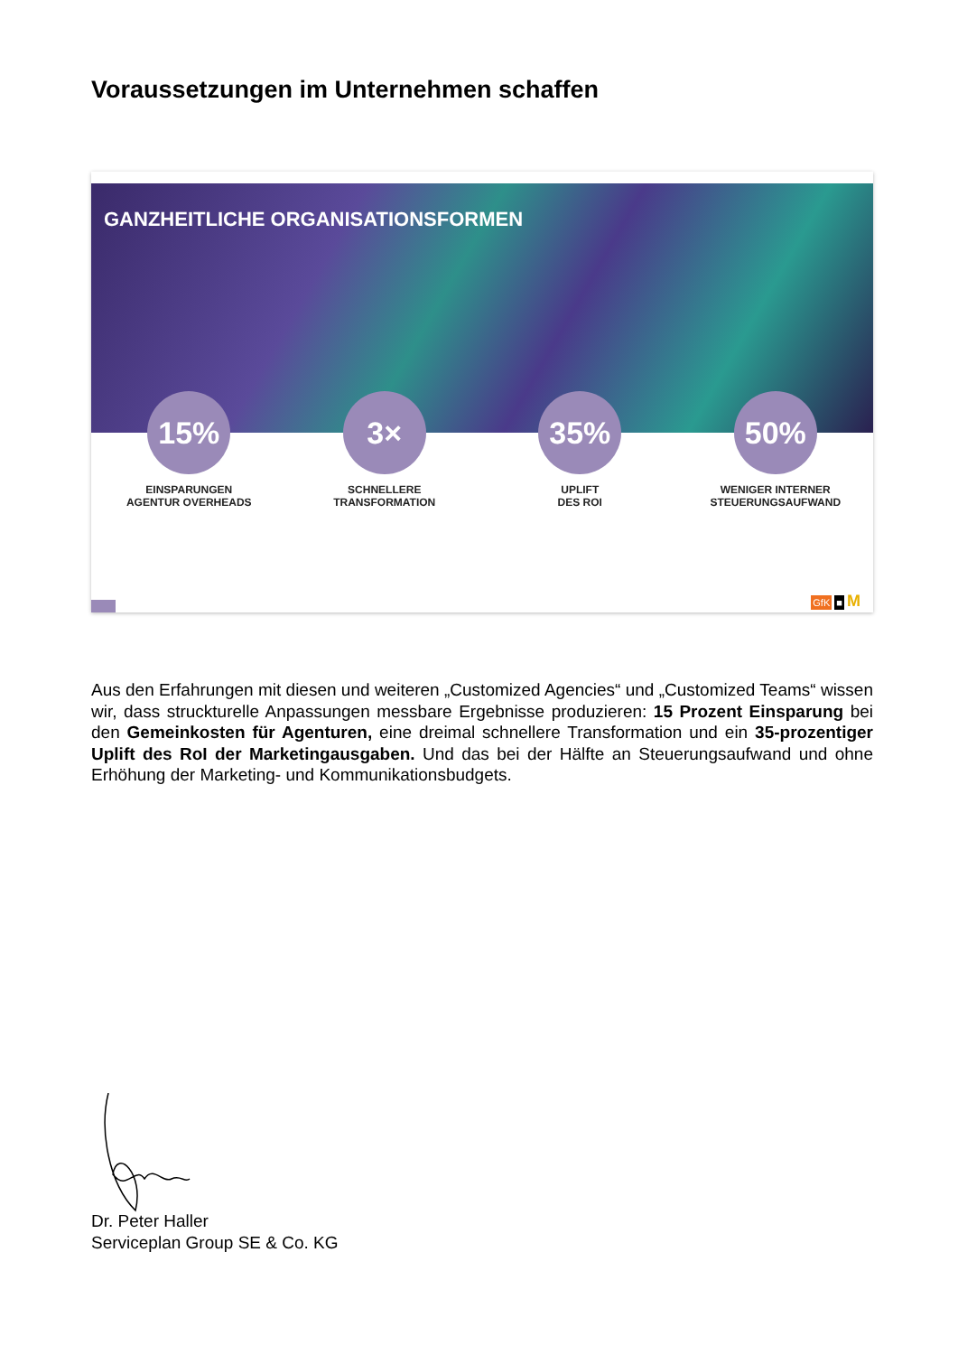Voraussetzungen im Unternehmen schaffen
GANZHEITLICHE ORGANISATIONSFORMEN
15%
EINSPARUNGEN
AGENTUR OVERHEADS
3×
SCHNELLERE
TRANSFORMATION
35%
UPLIFT
DES ROI
50%
WENIGER INTERNER
STEUERUNGSAUFWAND
GfK ■ M
Aus den Erfahrungen mit diesen und weiteren „Customized Agencies“ und „Customized Teams“ wissen wir, dass struckturelle Anpassungen messbare Ergebnisse produzieren: 15 Prozent Einsparung bei den Gemeinkosten für Agenturen, eine dreimal schnellere Transformation und ein 35-prozentiger Uplift des RoI der Marketingausgaben. Und das bei der Hälfte an Steuerungsaufwand und ohne Erhöhung der Marketing- und Kommunikationsbudgets.
Dr. Peter Haller
Serviceplan Group SE & Co. KG